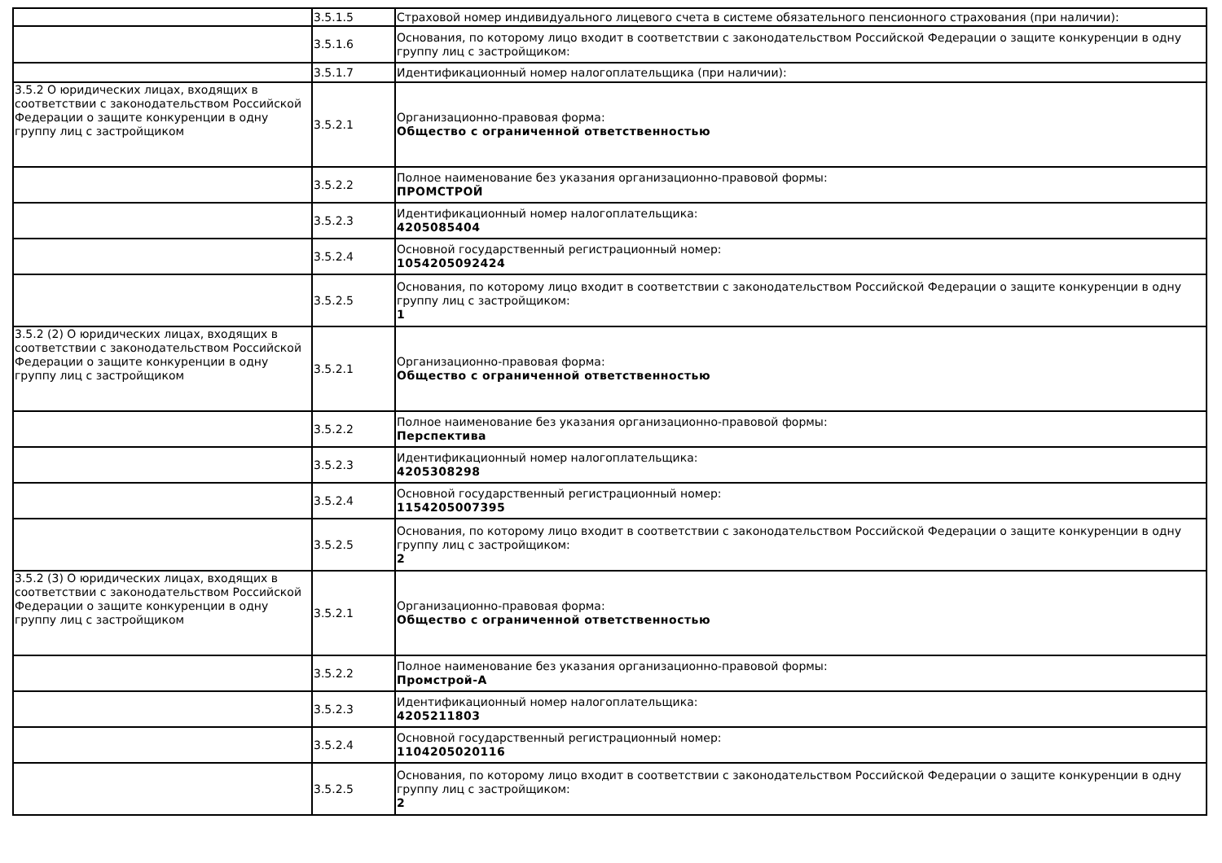| | 3.5.1.5 | Страховой номер индивидуального лицевого счета в системе обязательного пенсионного страхования (при наличии): |
| | 3.5.1.6 | Основания, по которому лицо входит в соответствии с законодательством Российской Федерации о защите конкуренции в одну группу лиц с застройщиком: |
| | 3.5.1.7 | Идентификационный номер налогоплательщика (при наличии): |
| 3.5.2 О юридических лицах, входящих в соответствии с законодательством Российской Федерации о защите конкуренции в одну группу лиц с застройщиком | 3.5.2.1 | Организационно-правовая форма: Общество с ограниченной ответственностью |
| | 3.5.2.2 | Полное наименование без указания организационно-правовой формы: ПРОМСТРОЙ |
| | 3.5.2.3 | Идентификационный номер налогоплательщика: 4205085404 |
| | 3.5.2.4 | Основной государственный регистрационный номер: 1054205092424 |
| | 3.5.2.5 | Основания, по которому лицо входит в соответствии с законодательством Российской Федерации о защите конкуренции в одну группу лиц с застройщиком: 1 |
| 3.5.2 (2) О юридических лицах, входящих в соответствии с законодательством Российской Федерации о защите конкуренции в одну группу лиц с застройщиком | 3.5.2.1 | Организационно-правовая форма: Общество с ограниченной ответственностью |
| | 3.5.2.2 | Полное наименование без указания организационно-правовой формы: Перспектива |
| | 3.5.2.3 | Идентификационный номер налогоплательщика: 4205308298 |
| | 3.5.2.4 | Основной государственный регистрационный номер: 1154205007395 |
| | 3.5.2.5 | Основания, по которому лицо входит в соответствии с законодательством Российской Федерации о защите конкуренции в одну группу лиц с застройщиком: 2 |
| 3.5.2 (3) О юридических лицах, входящих в соответствии с законодательством Российской Федерации о защите конкуренции в одну группу лиц с застройщиком | 3.5.2.1 | Организационно-правовая форма: Общество с ограниченной ответственностью |
| | 3.5.2.2 | Полное наименование без указания организационно-правовой формы: Промстрой-А |
| | 3.5.2.3 | Идентификационный номер налогоплательщика: 4205211803 |
| | 3.5.2.4 | Основной государственный регистрационный номер: 1104205020116 |
| | 3.5.2.5 | Основания, по которому лицо входит в соответствии с законодательством Российской Федерации о защите конкуренции в одну группу лиц с застройщиком: 2 |